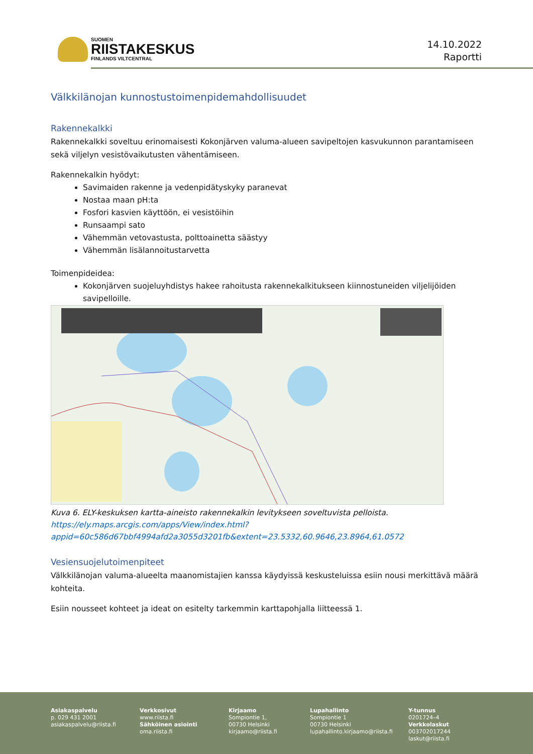SUOMEN
RIISTAKESKUS
FINLANDS VILTCENTRAL
14.10.2022
Raportti
Välkkilänojan kunnostustoimenpidemahdollisuudet
Rakennekalkki
Rakennekalkki soveltuu erinomaisesti Kokonjärven valuma-alueen savipeltojen kasvukunnon parantamiseen sekä viljelyn vesistövaikutusten vähentämiseen.
Rakennekalkin hyödyt:
Savimaiden rakenne ja vedenpidätyskyky paranevat
Nostaa maan pH:ta
Fosfori kasvien käyttöön, ei vesistöihin
Runsaampi sato
Vähemmän vetovastusta, polttoainetta säästyy
Vähemmän lisälannoitustarvetta
Toimenpideidea:
Kokonjärven suojeluyhdistys hakee rahoitusta rakennekalkitukseen kiinnostuneiden viljelijöiden savipelloille.
Kuva 6. ELY-keskuksen kartta-aineisto rakennekalkin levitykseen soveltuvista pelloista.
https://ely.maps.arcgis.com/apps/View/index.html?appid=60c586d67bbf4994afd2a3055d3201fb&extent=23.5332,60.9646,23.8964,61.0572
Vesiensuojelutoimenpiteet
Välkkilänojan valuma-alueelta maanomistajien kanssa käydyissä keskusteluissa esiin nousi merkittävä määrä kohteita.
Esiin nousseet kohteet ja ideat on esitelty tarkemmin karttapohjalla liitteessä 1.
Asiakaspalvelu
p. 029 431 2001
asiakaspalvelu@riista.fi
Verkkosivut
www.riista.fi
Sähköinen asiointi
oma.riista.fi
Kirjaamo
Sompiontie 1,
00730 Helsinki
kirjaamo@riista.fi
Lupahallinto
Sompiontie 1
00730 Helsinki
lupahallinto.kirjaamo@riista.fi
Y-tunnus
0201724–4
Verkkolaskut
003702017244
laskut@riista.fi